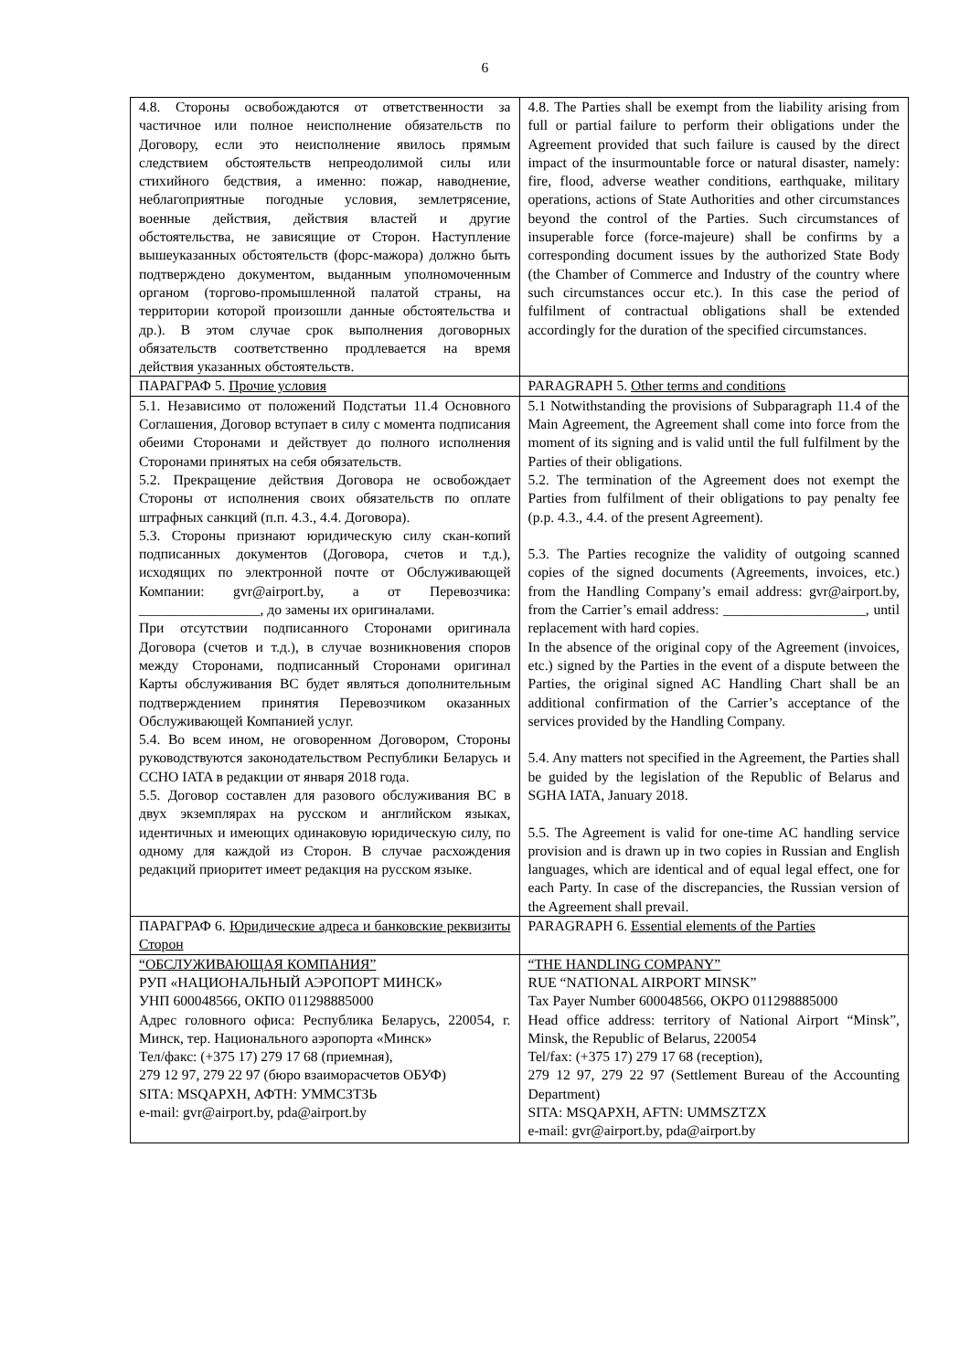6
| 4.8. Стороны освобождаются от ответственности за частичное или полное неисполнение обязательств по Договору, если это неисполнение явилось прямым следствием обстоятельств непреодолимой силы или стихийного бедствия, а именно: пожар, наводнение, неблагоприятные погодные условия, землетрясение, военные действия, действия властей и другие обстоятельства, не зависящие от Сторон. Наступление вышеуказанных обстоятельств (форс-мажора) должно быть подтверждено документом, выданным уполномоченным органом (торгово-промышленной палатой страны, на территории которой произошли данные обстоятельства и др.). В этом случае срок выполнения договорных обязательств соответственно продлевается на время действия указанных обстоятельств. | 4.8. The Parties shall be exempt from the liability arising from full or partial failure to perform their obligations under the Agreement provided that such failure is caused by the direct impact of the insurmountable force or natural disaster, namely: fire, flood, adverse weather conditions, earthquake, military operations, actions of State Authorities and other circumstances beyond the control of the Parties. Such circumstances of insuperable force (force-majeure) shall be confirms by a corresponding document issues by the authorized State Body (the Chamber of Commerce and Industry of the country where such circumstances occur etc.). In this case the period of fulfilment of contractual obligations shall be extended accordingly for the duration of the specified circumstances. |
| ПАРАГРАФ 5. Прочие условия | PARAGRAPH 5. Other terms and conditions |
| 5.1. Независимо от положений Подстатьи 11.4 Основного Соглашения, Договор вступает в силу с момента подписания обеими Сторонами и действует до полного исполнения Сторонами принятых на себя обязательств. 5.2. Прекращение действия Договора не освобождает Стороны от исполнения своих обязательств по оплате штрафных санкций (п.п. 4.3., 4.4. Договора). 5.3. Стороны признают юридическую силу скан-копий подписанных документов (Договора, счетов и т.д.), исходящих по электронной почте от Обслуживающей Компании: gvr@airport.by, а от Перевозчика: _________________, до замены их оригиналами. При отсутствии подписанного Сторонами оригинала Договора (счетов и т.д.), в случае возникновения споров между Сторонами, подписанный Сторонами оригинал Карты обслуживания ВС будет являться дополнительным подтверждением принятия Перевозчиком оказанных Обслуживающей Компанией услуг. 5.4. Во всем ином, не оговоренном Договором, Стороны руководствуются законодательством Республики Беларусь и ССНО IATA в редакции от января 2018 года. 5.5. Договор составлен для разового обслуживания ВС в двух экземплярах на русском и английском языках, идентичных и имеющих одинаковую юридическую силу, по одному для каждой из Сторон. В случае расхождения редакций приоритет имеет редакция на русском языке. | 5.1 Notwithstanding the provisions of Subparagraph 11.4 of the Main Agreement, the Agreement shall come into force from the moment of its signing and is valid until the full fulfilment by the Parties of their obligations. 5.2. The termination of the Agreement does not exempt the Parties from fulfilment of their obligations to pay penalty fee (p.p. 4.3., 4.4. of the present Agreement). 5.3. The Parties recognize the validity of outgoing scanned copies of the signed documents (Agreements, invoices, etc.) from the Handling Company’s email address: gvr@airport.by, from the Carrier’s email address: ____________________, until replacement with hard copies. In the absence of the original copy of the Agreement (invoices, etc.) signed by the Parties in the event of a dispute between the Parties, the original signed AC Handling Chart shall be an additional confirmation of the Carrier’s acceptance of the services provided by the Handling Company. 5.4. Any matters not specified in the Agreement, the Parties shall be guided by the legislation of the Republic of Belarus and SGHA IATA, January 2018. 5.5. The Agreement is valid for one-time AC handling service provision and is drawn up in two copies in Russian and English languages, which are identical and of equal legal effect, one for each Party. In case of the discrepancies, the Russian version of the Agreement shall prevail. |
| ПАРАГРАФ 6. Юридические адреса и банковские реквизиты Сторон | PARAGRAPH 6. Essential elements of the Parties |
| “ОБСЛУЖИВАЮЩАЯ КОМПАНИЯ” РУП «НАЦИОНАЛЬНЫЙ АЭРОПОРТ МИНСК» УНП 600048566, ОКПО 011298885000 Адрес головного офиса: Республика Беларусь, 220054, г. Минск, тер. Национального аэропорта «Минск» Тел/факс: (+375 17) 279 17 68 (приемная), 279 12 97, 279 22 97 (бюро взаиморасчетов ОБУФ) SITA: MSQAPXH, АФТН: УММСЗТЗЬ e-mail: gvr@airport.by, pda@airport.by | “THE HANDLING COMPANY” RUE “NATIONAL AIRPORT MINSK” Tax Payer Number 600048566, OKPO 011298885000 Head office address: territory of National Airport “Minsk”, Minsk, the Republic of Belarus, 220054 Tel/fax: (+375 17) 279 17 68 (reception), 279 12 97, 279 22 97 (Settlement Bureau of the Accounting Department) SITA: MSQAPXH, AFTN: UMMSZTZX e-mail: gvr@airport.by, pda@airport.by |